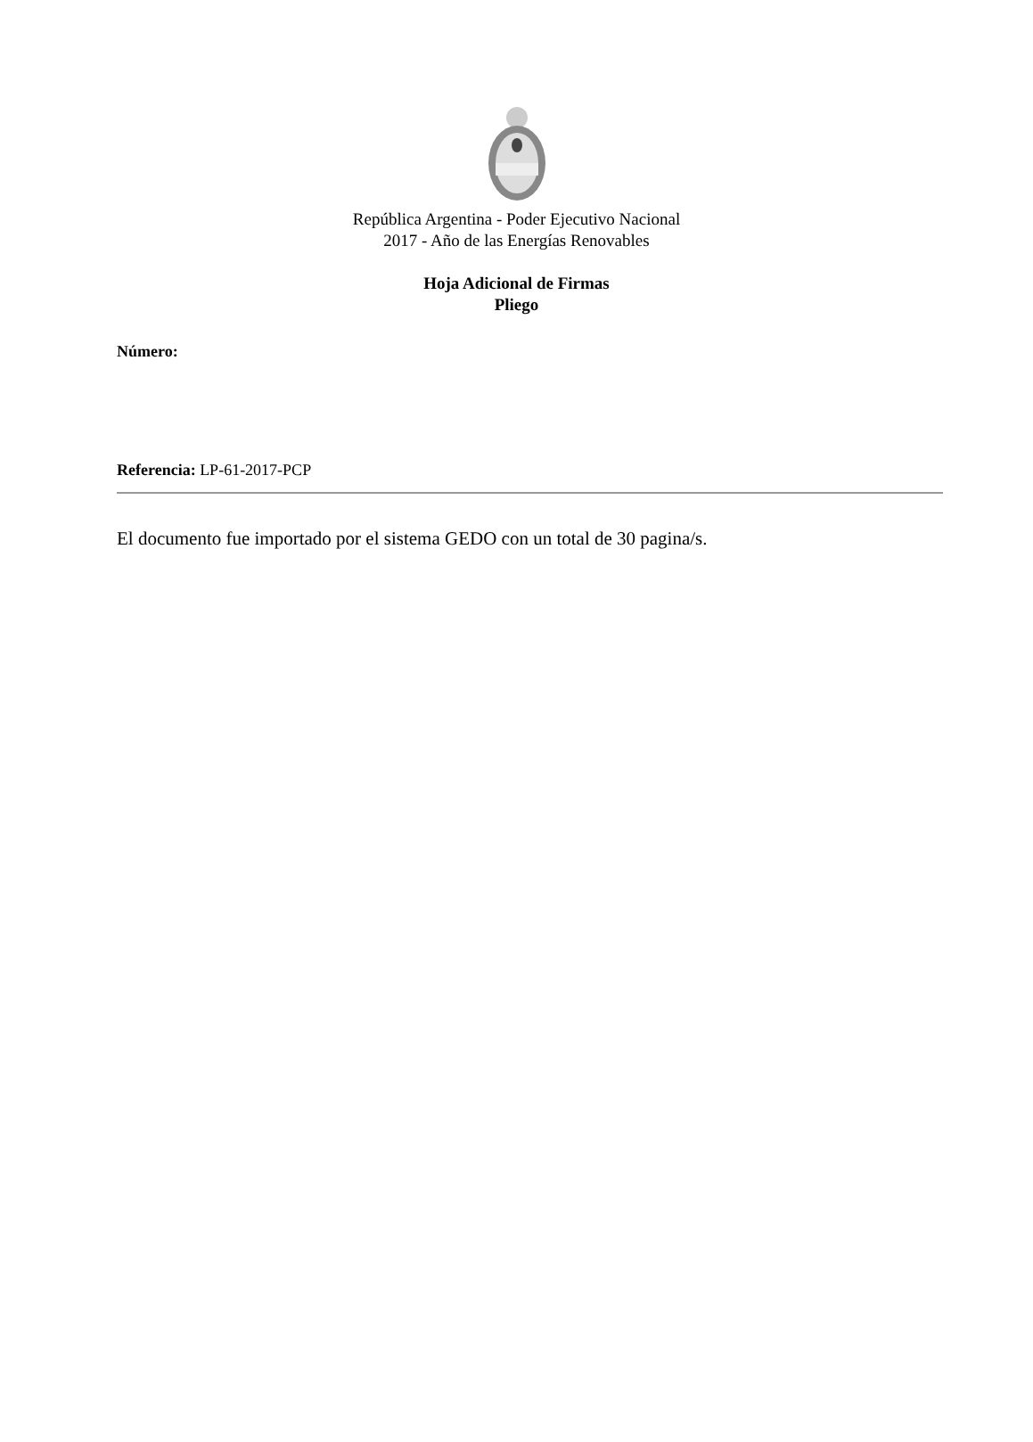República Argentina - Poder Ejecutivo Nacional
2017 - Año de las Energías Renovables
Hoja Adicional de Firmas
Pliego
Número:
Referencia: LP-61-2017-PCP
El documento fue importado por el sistema GEDO con un total de 30 pagina/s.